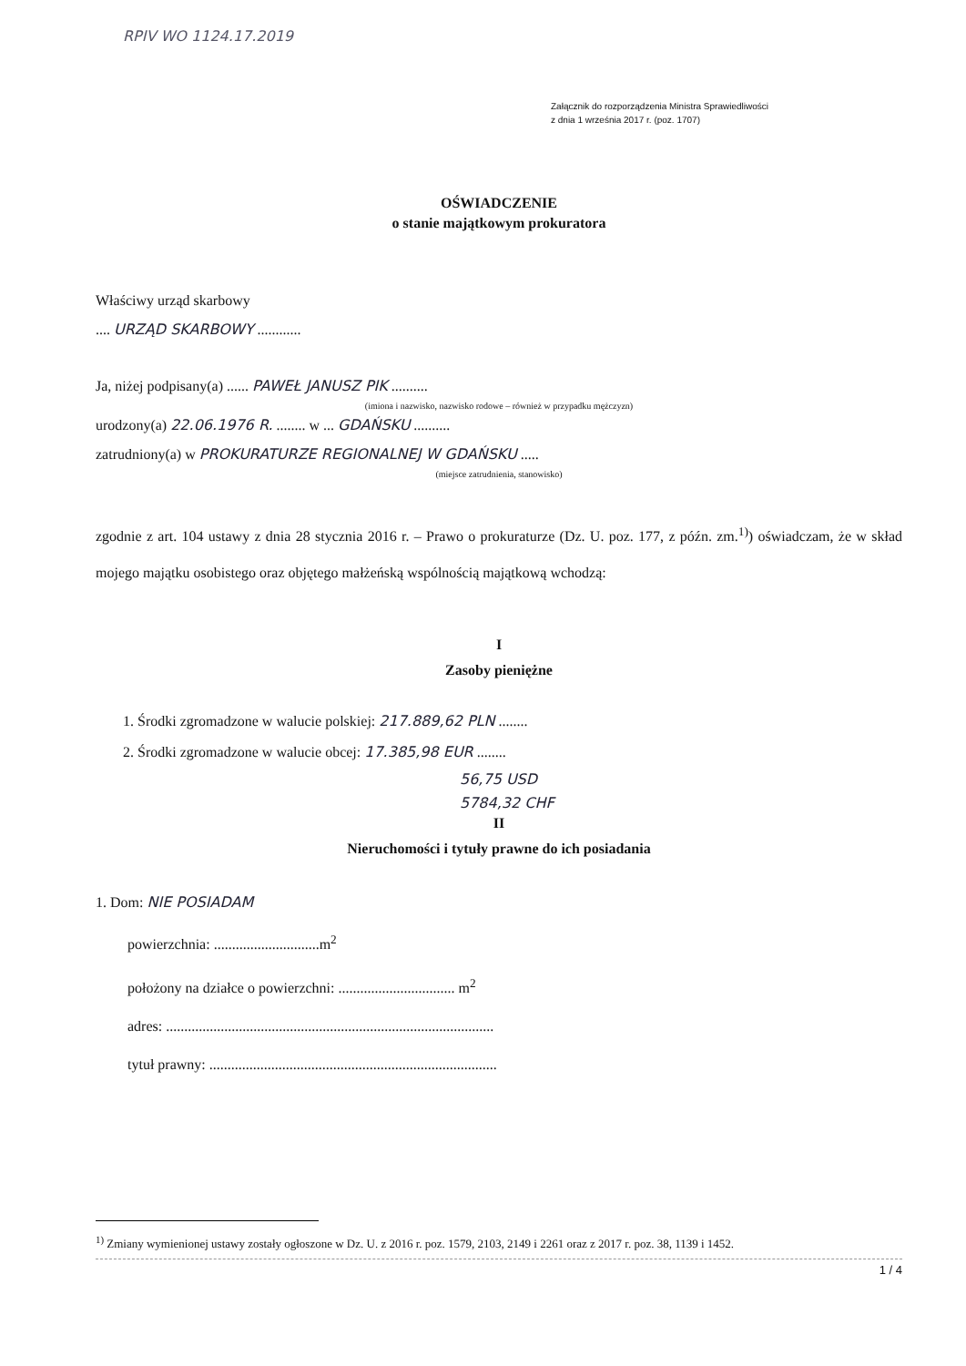RPIV WO 1124.17.2019
Załącznik do rozporządzenia Ministra Sprawiedliwości
z dnia 1 września 2017 r. (poz. 1707)
OŚWIADCZENIE
o stanie majątkowym prokuratora
Właściwy urząd skarbowy
.... URZĄD SKARBOWY ............
Ja, niżej podpisany(a) ...... PAWEŁ JANUSZ PIK ..........
(imiona i nazwisko, nazwisko rodowe – również w przypadku mężczyzn)
urodzony(a) 22.06.1976 R. ........ w ... GDAŃSKU ..........
zatrudniony(a) w PROKURATURZE REGIONALNEJ W GDAŃSKU .....
(miejsce zatrudnienia, stanowisko)
zgodnie z art. 104 ustawy z dnia 28 stycznia 2016 r. – Prawo o prokuraturze (Dz. U. poz. 177, z późn. zm.<sup>1)</sup>) oświadczam, że w skład mojego majątku osobistego oraz objętego małżeńską wspólnością majątkową wchodzą:
I
Zasoby pieniężne
1. Środki zgromadzone w walucie polskiej: 217.889,62 PLN ........
2. Środki zgromadzone w walucie obcej: 17.385,98 EUR ........
56,75 USD
5784,32 CHF
II
Nieruchomości i tytuły prawne do ich posiadania
1. Dom: NIE POSIADAM
powierzchnia: .............................m<sup>2</sup>
położony na działce o powierzchni: ................................ m<sup>2</sup>
adres: ..........................................................................................
tytuł prawny: ...............................................................................
<sup>1)</sup> Zmiany wymienionej ustawy zostały ogłoszone w Dz. U. z 2016 r. poz. 1579, 2103, 2149 i 2261 oraz z 2017 r. poz. 38, 1139 i 1452.
1 / 4